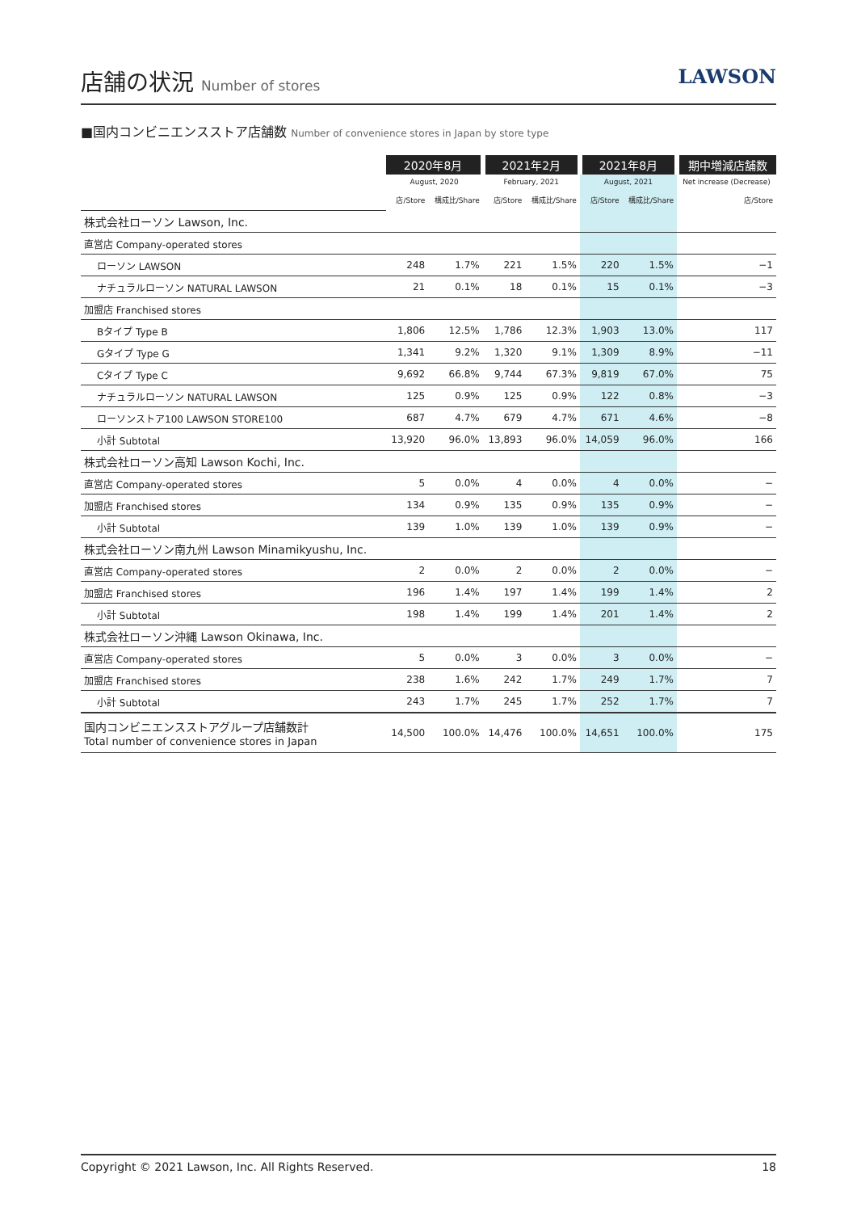店舗の状況 Number of stores
LAWSON
■国内コンビニエンスストア店舗数 Number of convenience stores in Japan by store type
| | 2020年8月 | | 2021年2月 | | 2021年8月 | | 期中増減店舗数 |
| --- | --- | --- | --- | --- | --- | --- | --- |
| | August, 2020 | | February, 2021 | | August, 2021 | | Net increase (Decrease) |
| | 店/Store | 構成比/Share | 店/Store | 構成比/Share | 店/Store | 構成比/Share | 店/Store |
| 株式会社ローソン Lawson, Inc. | | | | | | | |
| 直営店 Company-operated stores | | | | | | | |
| ローソン LAWSON | 248 | 1.7% | 221 | 1.5% | 220 | 1.5% | −1 |
| ナチュラルローソン NATURAL LAWSON | 21 | 0.1% | 18 | 0.1% | 15 | 0.1% | −3 |
| 加盟店 Franchised stores | | | | | | | |
| Bタイプ Type B | 1,806 | 12.5% | 1,786 | 12.3% | 1,903 | 13.0% | 117 |
| Gタイプ Type G | 1,341 | 9.2% | 1,320 | 9.1% | 1,309 | 8.9% | −11 |
| Cタイプ Type C | 9,692 | 66.8% | 9,744 | 67.3% | 9,819 | 67.0% | 75 |
| ナチュラルローソン NATURAL LAWSON | 125 | 0.9% | 125 | 0.9% | 122 | 0.8% | −3 |
| ローソンストア100 LAWSON STORE100 | 687 | 4.7% | 679 | 4.7% | 671 | 4.6% | −8 |
| 小計 Subtotal | 13,920 | 96.0% | 13,893 | 96.0% | 14,059 | 96.0% | 166 |
| 株式会社ローソン高知 Lawson Kochi, Inc. | | | | | | | |
| 直営店 Company-operated stores | 5 | 0.0% | 4 | 0.0% | 4 | 0.0% | − |
| 加盟店 Franchised stores | 134 | 0.9% | 135 | 0.9% | 135 | 0.9% | − |
| 小計 Subtotal | 139 | 1.0% | 139 | 1.0% | 139 | 0.9% | − |
| 株式会社ローソン南九州 Lawson Minamikyushu, Inc. | | | | | | | |
| 直営店 Company-operated stores | 2 | 0.0% | 2 | 0.0% | 2 | 0.0% | − |
| 加盟店 Franchised stores | 196 | 1.4% | 197 | 1.4% | 199 | 1.4% | 2 |
| 小計 Subtotal | 198 | 1.4% | 199 | 1.4% | 201 | 1.4% | 2 |
| 株式会社ローソン沖縄 Lawson Okinawa, Inc. | | | | | | | |
| 直営店 Company-operated stores | 5 | 0.0% | 3 | 0.0% | 3 | 0.0% | − |
| 加盟店 Franchised stores | 238 | 1.6% | 242 | 1.7% | 249 | 1.7% | 7 |
| 小計 Subtotal | 243 | 1.7% | 245 | 1.7% | 252 | 1.7% | 7 |
| 国内コンビニエンスストアグループ店舗数計 Total number of convenience stores in Japan | 14,500 | 100.0% | 14,476 | 100.0% | 14,651 | 100.0% | 175 |
Copyright © 2021 Lawson, Inc. All Rights Reserved. 18